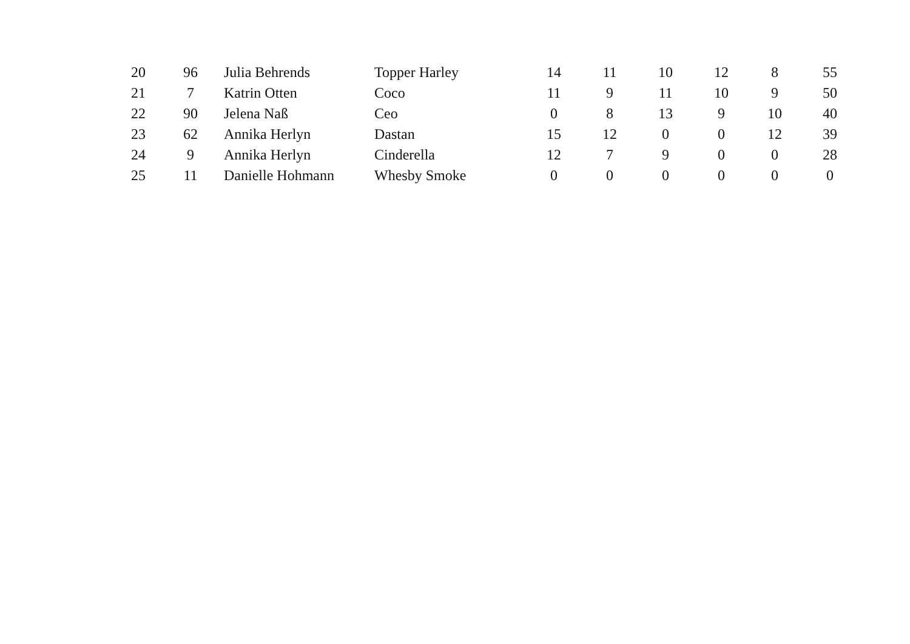| 20 | 96 | Julia Behrends | Topper Harley | 14 | 11 | 10 | 12 | 8 | 55 |
| 21 | 7 | Katrin Otten | Coco | 11 | 9 | 11 | 10 | 9 | 50 |
| 22 | 90 | Jelena Naß | Ceo | 0 | 8 | 13 | 9 | 10 | 40 |
| 23 | 62 | Annika Herlyn | Dastan | 15 | 12 | 0 | 0 | 12 | 39 |
| 24 | 9 | Annika Herlyn | Cinderella | 12 | 7 | 9 | 0 | 0 | 28 |
| 25 | 11 | Danielle Hohmann | Whesby Smoke | 0 | 0 | 0 | 0 | 0 | 0 |